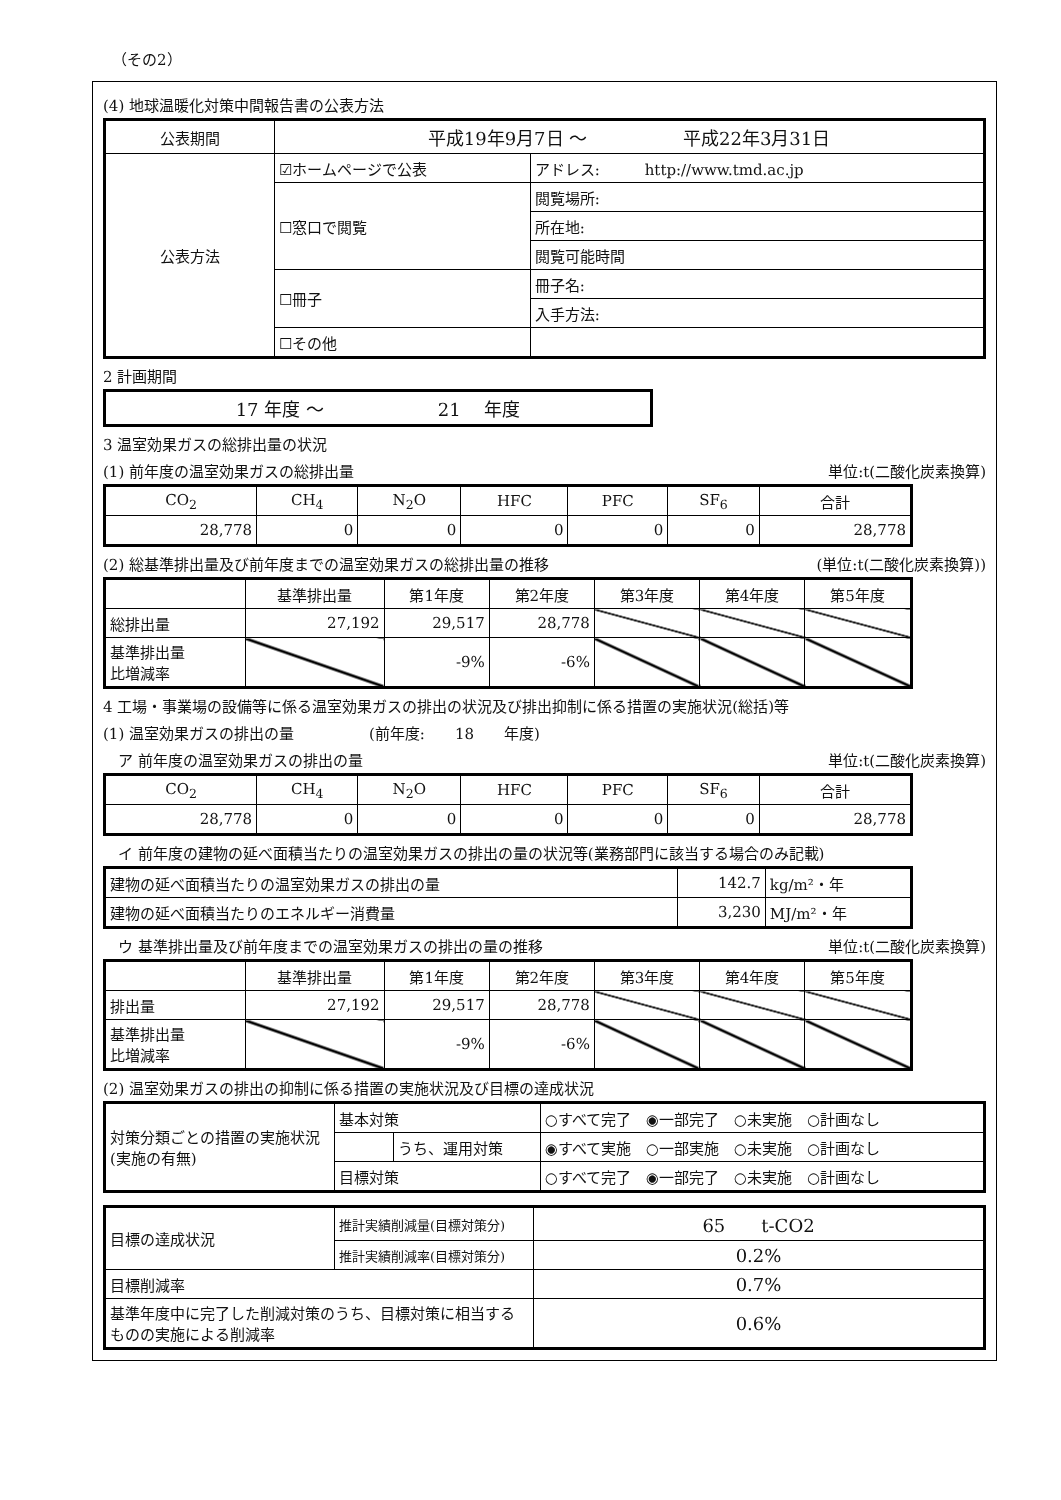（その2）
(4) 地球温暖化対策中間報告書の公表方法
| 公表期間 | 平成19年9月7日 ～ 平成22年3月31日 | |
| 公表方法 | ☑ホームページで公表 | アドレス: http://www.tmd.ac.jp |
| | ☐窓口で閲覧 | 閲覧場所: |
| | | 所在地: |
| | | 閲覧可能時間 |
| | ☐冊子 | 冊子名: |
| | | 入手方法: |
| | ☐その他 | |
2 計画期間
| 17 年度 ～ 21 年度 |
3 温室効果ガスの総排出量の状況
(1) 前年度の温室効果ガスの総排出量 単位:t(二酸化炭素換算)
| CO<sub>2</sub> | CH<sub>4</sub> | N<sub>2</sub>O | HFC | PFC | SF<sub>6</sub> | 合計 |
| --- | --- | --- | --- | --- | --- | --- |
| 28,778 | 0 | 0 | 0 | 0 | 0 | 28,778 |
(2) 総基準排出量及び前年度までの温室効果ガスの総排出量の推移 (単位:t(二酸化炭素換算))
| | 基準排出量 | 第1年度 | 第2年度 | 第3年度 | 第4年度 | 第5年度 |
| --- | --- | --- | --- | --- | --- | --- |
| 総排出量 | 27,192 | 29,517 | 28,778 | | | |
| 基準排出量 比増減率 | | -9% | -6% | | | |
4 工場・事業場の設備等に係る温室効果ガスの排出の状況及び排出抑制に係る措置の実施状況(総括)等
(1) 温室効果ガスの排出の量　　　　　(前年度:　　18　　年度)
　ア 前年度の温室効果ガスの排出の量 単位:t(二酸化炭素換算)
| CO<sub>2</sub> | CH<sub>4</sub> | N<sub>2</sub>O | HFC | PFC | SF<sub>6</sub> | 合計 |
| --- | --- | --- | --- | --- | --- | --- |
| 28,778 | 0 | 0 | 0 | 0 | 0 | 28,778 |
　イ 前年度の建物の延べ面積当たりの温室効果ガスの排出の量の状況等(業務部門に該当する場合のみ記載)
| 建物の延べ面積当たりの温室効果ガスの排出の量 | 142.7 | kg/m²・年 |
| 建物の延べ面積当たりのエネルギー消費量 | 3,230 | MJ/m²・年 |
　ウ 基準排出量及び前年度までの温室効果ガスの排出の量の推移 単位:t(二酸化炭素換算)
| | 基準排出量 | 第1年度 | 第2年度 | 第3年度 | 第4年度 | 第5年度 |
| --- | --- | --- | --- | --- | --- | --- |
| 排出量 | 27,192 | 29,517 | 28,778 | | | |
| 基準排出量 比増減率 | | -9% | -6% | | | |
(2) 温室効果ガスの排出の抑制に係る措置の実施状況及び目標の達成状況
| 対策分類ごとの措置の実施状況(実施の有無) | 基本対策 | | ○すべて完了 ◉一部完了 ○未実施 ○計画なし |
| | | うち、運用対策 | ◉すべて実施 ○一部実施 ○未実施 ○計画なし |
| | 目標対策 | | ○すべて完了 ◉一部完了 ○未実施 ○計画なし |
| 目標の達成状況 | 推計実績削減量(目標対策分) | 65 t-CO2 |
| | 推計実績削減率(目標対策分) | 0.2% |
| 目標削減率 | | 0.7% |
| 基準年度中に完了した削減対策のうち、目標対策に相当するものの実施による削減率 | | 0.6% |